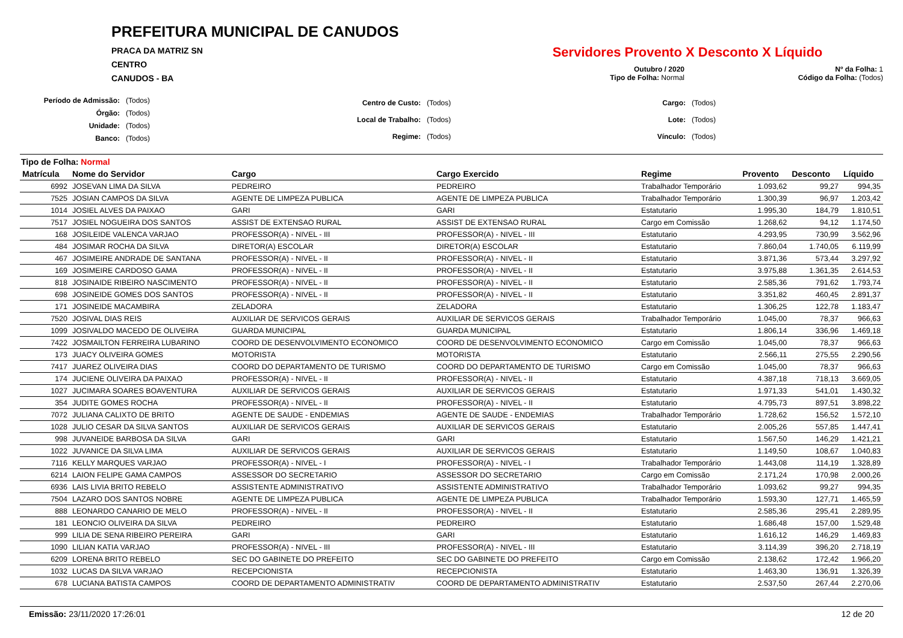PREFEITURA MUNICIPAL DE CANUDOS
PRACA DA MATRIZ SN
CENTRO
CANUDOS - BA
Servidores Provento X Desconto X Líquido
Outubro / 2020
Tipo de Folha: Normal
Nº da Folha: 1
Código da Folha: (Todos)
| Período de Admissão: | (Todos) |
| Órgão: | (Todos) |
| Unidade: | (Todos) |
| Banco: | (Todos) |
| Centro de Custo: | (Todos) |
| Local de Trabalho: | (Todos) |
| Regime: | (Todos) |
| Cargo: | (Todos) |
| Lote: | (Todos) |
| Vínculo: | (Todos) |
Tipo de Folha: Normal
| Matrícula | Nome do Servidor | Cargo | Cargo Exercido | Regime | Provento | Desconto | Líquido |
| --- | --- | --- | --- | --- | --- | --- | --- |
| 6992 | JOSEVAN LIMA DA SILVA | PEDREIRO | PEDREIRO | Trabalhador Temporário | 1.093,62 | 99,27 | 994,35 |
| 7525 | JOSIAN CAMPOS DA SILVA | AGENTE DE LIMPEZA PUBLICA | AGENTE DE LIMPEZA PUBLICA | Trabalhador Temporário | 1.300,39 | 96,97 | 1.203,42 |
| 1014 | JOSIEL ALVES DA PAIXAO | GARI | GARI | Estatutario | 1.995,30 | 184,79 | 1.810,51 |
| 7517 | JOSIEL NOGUEIRA DOS SANTOS | ASSIST DE EXTENSAO RURAL | ASSIST DE EXTENSAO RURAL | Cargo em Comissão | 1.268,62 | 94,12 | 1.174,50 |
| 168 | JOSILEIDE VALENCA VARJAO | PROFESSOR(A) - NIVEL - III | PROFESSOR(A) - NIVEL - III | Estatutario | 4.293,95 | 730,99 | 3.562,96 |
| 484 | JOSIMAR ROCHA DA SILVA | DIRETOR(A) ESCOLAR | DIRETOR(A) ESCOLAR | Estatutario | 7.860,04 | 1.740,05 | 6.119,99 |
| 467 | JOSIMEIRE ANDRADE DE SANTANA | PROFESSOR(A) - NIVEL - II | PROFESSOR(A) - NIVEL - II | Estatutario | 3.871,36 | 573,44 | 3.297,92 |
| 169 | JOSIMEIRE CARDOSO GAMA | PROFESSOR(A) - NIVEL - II | PROFESSOR(A) - NIVEL - II | Estatutario | 3.975,88 | 1.361,35 | 2.614,53 |
| 818 | JOSINAIDE RIBEIRO NASCIMENTO | PROFESSOR(A) - NIVEL - II | PROFESSOR(A) - NIVEL - II | Estatutario | 2.585,36 | 791,62 | 1.793,74 |
| 698 | JOSINEIDE GOMES DOS SANTOS | PROFESSOR(A) - NIVEL - II | PROFESSOR(A) - NIVEL - II | Estatutario | 3.351,82 | 460,45 | 2.891,37 |
| 171 | JOSINEIDE MACAMBIRA | ZELADORA | ZELADORA | Estatutario | 1.306,25 | 122,78 | 1.183,47 |
| 7520 | JOSIVAL DIAS REIS | AUXILIAR DE SERVICOS GERAIS | AUXILIAR DE SERVICOS GERAIS | Trabalhador Temporário | 1.045,00 | 78,37 | 966,63 |
| 1099 | JOSIVALDO MACEDO DE OLIVEIRA | GUARDA MUNICIPAL | GUARDA MUNICIPAL | Estatutario | 1.806,14 | 336,96 | 1.469,18 |
| 7422 | JOSMAILTON FERREIRA LUBARINO | COORD DE DESENVOLVIMENTO ECONOMICO | COORD DE DESENVOLVIMENTO ECONOMICO | Cargo em Comissão | 1.045,00 | 78,37 | 966,63 |
| 173 | JUACY OLIVEIRA GOMES | MOTORISTA | MOTORISTA | Estatutario | 2.566,11 | 275,55 | 2.290,56 |
| 7417 | JUAREZ OLIVEIRA DIAS | COORD DO DEPARTAMENTO DE TURISMO | COORD DO DEPARTAMENTO DE TURISMO | Cargo em Comissão | 1.045,00 | 78,37 | 966,63 |
| 174 | JUCIENE OLIVEIRA DA PAIXAO | PROFESSOR(A) - NIVEL - II | PROFESSOR(A) - NIVEL - II | Estatutario | 4.387,18 | 718,13 | 3.669,05 |
| 1027 | JUCIMARA SOARES BOAVENTURA | AUXILIAR DE SERVICOS GERAIS | AUXILIAR DE SERVICOS GERAIS | Estatutario | 1.971,33 | 541,01 | 1.430,32 |
| 354 | JUDITE GOMES ROCHA | PROFESSOR(A) - NIVEL - II | PROFESSOR(A) - NIVEL - II | Estatutario | 4.795,73 | 897,51 | 3.898,22 |
| 7072 | JULIANA CALIXTO DE BRITO | AGENTE DE SAUDE - ENDEMIAS | AGENTE DE SAUDE - ENDEMIAS | Trabalhador Temporário | 1.728,62 | 156,52 | 1.572,10 |
| 1028 | JULIO CESAR DA SILVA SANTOS | AUXILIAR DE SERVICOS GERAIS | AUXILIAR DE SERVICOS GERAIS | Estatutario | 2.005,26 | 557,85 | 1.447,41 |
| 998 | JUVANEIDE BARBOSA DA SILVA | GARI | GARI | Estatutario | 1.567,50 | 146,29 | 1.421,21 |
| 1022 | JUVANICE DA SILVA LIMA | AUXILIAR DE SERVICOS GERAIS | AUXILIAR DE SERVICOS GERAIS | Estatutario | 1.149,50 | 108,67 | 1.040,83 |
| 7116 | KELLY MARQUES VARJAO | PROFESSOR(A) - NIVEL - I | PROFESSOR(A) - NIVEL - I | Trabalhador Temporário | 1.443,08 | 114,19 | 1.328,89 |
| 6214 | LAION FELIPE GAMA CAMPOS | ASSESSOR DO SECRETARIO | ASSESSOR DO SECRETARIO | Cargo em Comissão | 2.171,24 | 170,98 | 2.000,26 |
| 6936 | LAIS LIVIA BRITO REBELO | ASSISTENTE ADMINISTRATIVO | ASSISTENTE ADMINISTRATIVO | Trabalhador Temporário | 1.093,62 | 99,27 | 994,35 |
| 7504 | LAZARO DOS SANTOS NOBRE | AGENTE DE LIMPEZA PUBLICA | AGENTE DE LIMPEZA PUBLICA | Trabalhador Temporário | 1.593,30 | 127,71 | 1.465,59 |
| 888 | LEONARDO CANARIO DE MELO | PROFESSOR(A) - NIVEL - II | PROFESSOR(A) - NIVEL - II | Estatutario | 2.585,36 | 295,41 | 2.289,95 |
| 181 | LEONCIO OLIVEIRA DA SILVA | PEDREIRO | PEDREIRO | Estatutario | 1.686,48 | 157,00 | 1.529,48 |
| 999 | LILIA DE SENA RIBEIRO PEREIRA | GARI | GARI | Estatutario | 1.616,12 | 146,29 | 1.469,83 |
| 1090 | LILIAN KATIA VARJAO | PROFESSOR(A) - NIVEL - III | PROFESSOR(A) - NIVEL - III | Estatutario | 3.114,39 | 396,20 | 2.718,19 |
| 6209 | LORENA BRITO REBELO | SEC DO GABINETE DO PREFEITO | SEC DO GABINETE DO PREFEITO | Cargo em Comissão | 2.138,62 | 172,42 | 1.966,20 |
| 1032 | LUCAS DA SILVA VARJAO | RECEPCIONISTA | RECEPCIONISTA | Estatutario | 1.463,30 | 136,91 | 1.326,39 |
| 678 | LUCIANA BATISTA CAMPOS | COORD DE DEPARTAMENTO ADMINISTRATIV | COORD DE DEPARTAMENTO ADMINISTRATIV | Estatutario | 2.537,50 | 267,44 | 2.270,06 |
Emissão: 23/11/2020 17:26:01 12 de 20